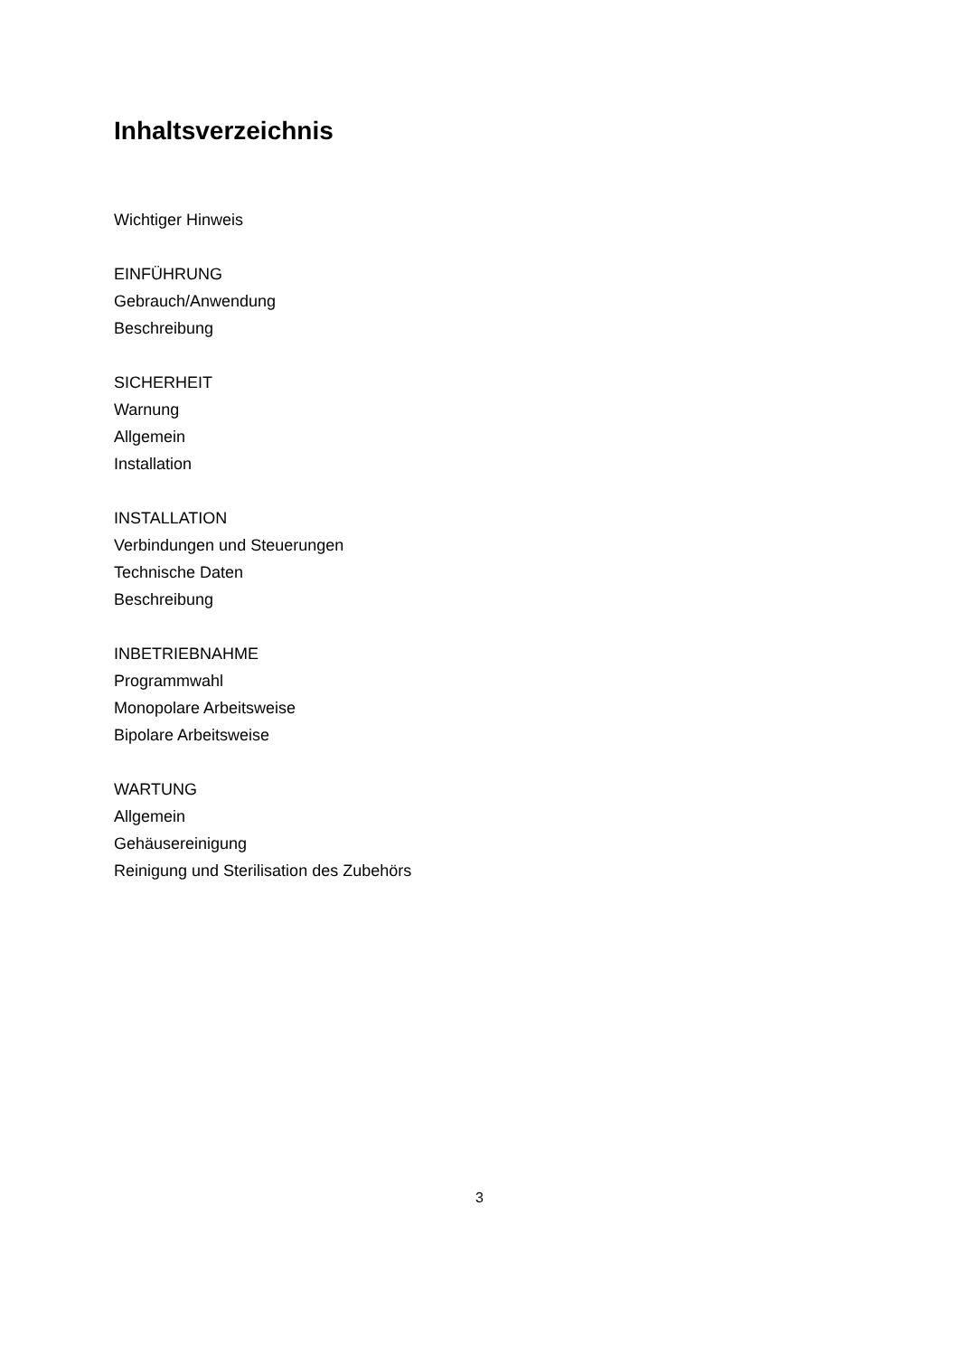Inhaltsverzeichnis
Wichtiger Hinweis
EINFÜHRUNG
Gebrauch/Anwendung
Beschreibung
SICHERHEIT
Warnung
Allgemein
Installation
INSTALLATION
Verbindungen und Steuerungen
Technische Daten
Beschreibung
INBETRIEBNAHME
Programmwahl
Monopolare Arbeitsweise
Bipolare Arbeitsweise
WARTUNG
Allgemein
Gehäusereinigung
Reinigung und Sterilisation des Zubehörs
3